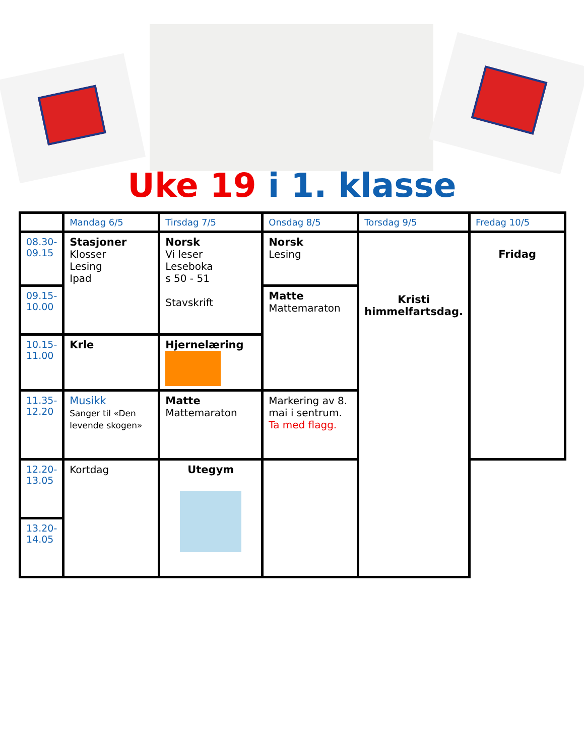Uke 19 i 1. klasse
| | Mandag 6/5 | Tirsdag 7/5 | Onsdag 8/5 | Torsdag 9/5 | Fredag 10/5 |
| 08.30- 09.15 | Stasjoner Klosser Lesing Ipad | Norsk Vi leser Leseboka s 50 - 51 Stavskrift | Norsk Lesing | Kristi himmelfartsdag. | Fridag |
| 09.15- 10.00 | | | Matte Mattemaraton | | |
| 10.15- 11.00 | Krle | Hjernelæring | | | |
| 11.35- 12.20 | Musikk Sanger til «Den levende skogen» | Matte Mattemaraton | Markering av 8. mai i sentrum. Ta med flagg. | | |
| 12.20- 13.05 | Kortdag | Utegym | | | |
| 13.20- 14.05 | | | | | |